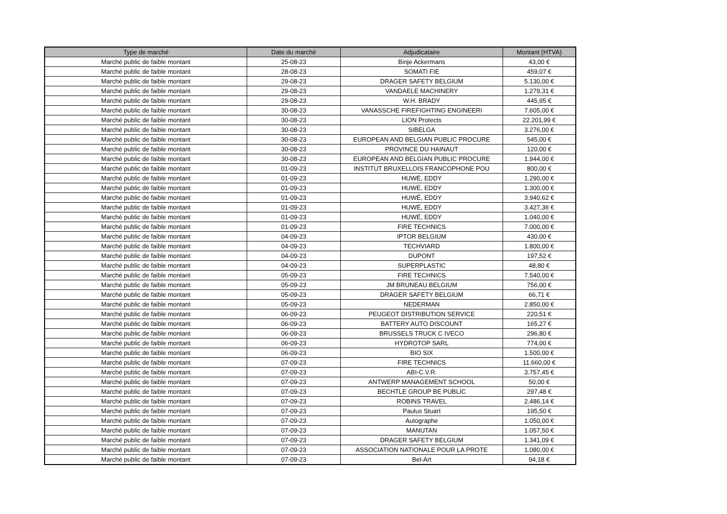| Type de marché | Date du marché | Adjudicataire | Montant (HTVA) |
| --- | --- | --- | --- |
| Marché public de faible montant | 25-08-23 | Binje Ackermans | 43,00 € |
| Marché public de faible montant | 28-08-23 | SOMATI FIE | 459,07 € |
| Marché public de faible montant | 29-08-23 | DRAGER SAFETY BELGIUM | 5.130,00 € |
| Marché public de faible montant | 29-08-23 | VANDAELE MACHINERY | 1.279,31 € |
| Marché public de faible montant | 29-08-23 | W.H. BRADY | 445,95 € |
| Marché public de faible montant | 30-08-23 | VANASSCHE FIREFIGHTING ENGINEERI | 7.605,00 € |
| Marché public de faible montant | 30-08-23 | LION Protects | 22.201,99 € |
| Marché public de faible montant | 30-08-23 | SIBELGA | 3.276,00 € |
| Marché public de faible montant | 30-08-23 | EUROPEAN AND BELGIAN PUBLIC PROCURE | 545,00 € |
| Marché public de faible montant | 30-08-23 | PROVINCE DU HAINAUT | 120,00 € |
| Marché public de faible montant | 30-08-23 | EUROPEAN AND BELGIAN PUBLIC PROCURE | 1.944,00 € |
| Marché public de faible montant | 01-09-23 | INSTITUT BRUXELLOIS FRANCOPHONE POU | 800,00 € |
| Marché public de faible montant | 01-09-23 | HUWÉ, EDDY | 1.290,00 € |
| Marché public de faible montant | 01-09-23 | HUWÉ, EDDY | 1.300,00 € |
| Marché public de faible montant | 01-09-23 | HUWÉ, EDDY | 3.940,62 € |
| Marché public de faible montant | 01-09-23 | HUWÉ, EDDY | 3.427,36 € |
| Marché public de faible montant | 01-09-23 | HUWÉ, EDDY | 1.040,00 € |
| Marché public de faible montant | 01-09-23 | FIRE TECHNICS | 7.000,00 € |
| Marché public de faible montant | 04-09-23 | IPTOR BELGIUM | 430,00 € |
| Marché public de faible montant | 04-09-23 | TECHVIARD | 1.800,00 € |
| Marché public de faible montant | 04-09-23 | DUPONT | 197,52 € |
| Marché public de faible montant | 04-09-23 | SUPERPLASTIC | 48,80 € |
| Marché public de faible montant | 05-09-23 | FIRE TECHNICS | 7.540,00 € |
| Marché public de faible montant | 05-09-23 | JM BRUNEAU BELGIUM | 756,00 € |
| Marché public de faible montant | 05-09-23 | DRAGER SAFETY BELGIUM | 66,71 € |
| Marché public de faible montant | 05-09-23 | NEDERMAN | 2.850,00 € |
| Marché public de faible montant | 06-09-23 | PEUGEOT DISTRIBUTION SERVICE | 220,51 € |
| Marché public de faible montant | 06-09-23 | BATTERY AUTO DISCOUNT | 165,27 € |
| Marché public de faible montant | 06-09-23 | BRUSSELS TRUCK C IVECO | 296,80 € |
| Marché public de faible montant | 06-09-23 | HYDROTOP SARL | 774,00 € |
| Marché public de faible montant | 06-09-23 | BIO SIX | 1.500,00 € |
| Marché public de faible montant | 07-09-23 | FIRE TECHNICS | 11.660,00 € |
| Marché public de faible montant | 07-09-23 | ABI-C.V.R. | 3.757,45 € |
| Marché public de faible montant | 07-09-23 | ANTWERP MANAGEMENT SCHOOL | 50,00 € |
| Marché public de faible montant | 07-09-23 | BECHTLE GROUP BE PUBLIC | 297,48 € |
| Marché public de faible montant | 07-09-23 | ROBINS TRAVEL | 2.486,14 € |
| Marché public de faible montant | 07-09-23 | Paulus Stuart | 195,50 € |
| Marché public de faible montant | 07-09-23 | Autographe | 1.050,00 € |
| Marché public de faible montant | 07-09-23 | MANUTAN | 1.057,50 € |
| Marché public de faible montant | 07-09-23 | DRAGER SAFETY BELGIUM | 1.341,09 € |
| Marché public de faible montant | 07-09-23 | ASSOCIATION NATIONALE POUR LA PROTE | 1.080,00 € |
| Marché public de faible montant | 07-09-23 | Bel-Art | 94,18 € |